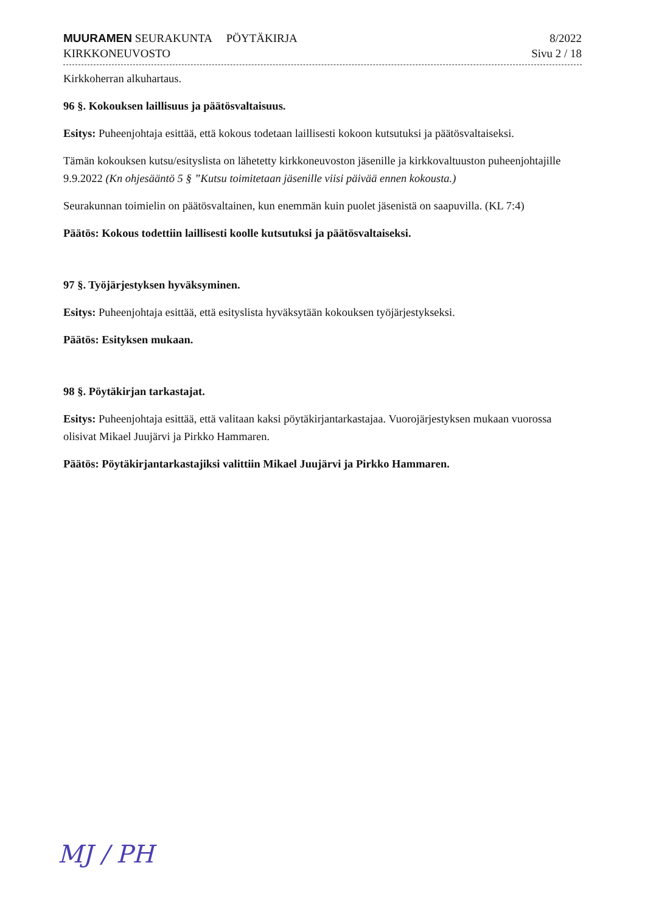MUURAMEN SEURAKUNTA PÖYTÄKIRJA
KIRKKONEUVOSTO
8/2022
Sivu 2 / 18
Kirkkoherran alkuhartaus.
96 §. Kokouksen laillisuus ja päätösvaltaisuus.
Esitys: Puheenjohtaja esittää, että kokous todetaan laillisesti kokoon kutsutuksi ja päätösvaltaiseksi.
Tämän kokouksen kutsu/esityslista on lähetetty kirkkoneuvoston jäsenille ja kirkkovaltuuston puheenjohtajille 9.9.2022 (Kn ohjesääntö 5 § ”Kutsu toimitetaan jäsenille viisi päivää ennen kokousta.)
Seurakunnan toimielin on päätösvaltainen, kun enemmän kuin puolet jäsenistä on saapuvilla. (KL 7:4)
Päätös: Kokous todettiin laillisesti koolle kutsutuksi ja päätösvaltaiseksi.
97 §. Työjärjestyksen hyväksyminen.
Esitys: Puheenjohtaja esittää, että esityslista hyväksytään kokouksen työjärjestykseksi.
Päätös: Esityksen mukaan.
98 §. Pöytäkirjan tarkastajat.
Esitys: Puheenjohtaja esittää, että valitaan kaksi pöytäkirjantarkastajaa. Vuorojärjestyksen mukaan vuorossa olisivat Mikael Juujärvi ja Pirkko Hammaren.
Päätös: Pöytäkirjantarkastajiksi valittiin Mikael Juujärvi ja Pirkko Hammaren.
MJ / PH